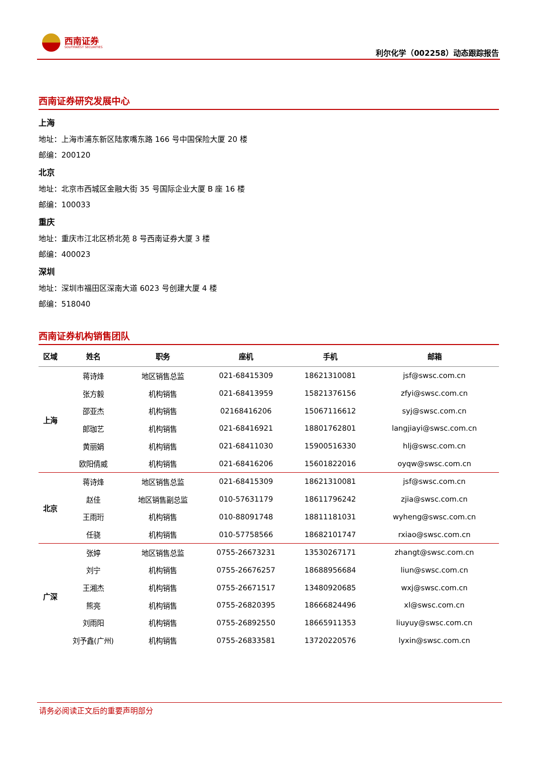西南证券
SOUTHWEST SECURITIES
利尔化学（002258）动态跟踪报告
西南证券研究发展中心
上海
地址：上海市浦东新区陆家嘴东路 166 号中国保险大厦 20 楼
邮编：200120
北京
地址：北京市西城区金融大街 35 号国际企业大厦 B 座 16 楼
邮编：100033
重庆
地址：重庆市江北区桥北苑 8 号西南证券大厦 3 楼
邮编：400023
深圳
地址：深圳市福田区深南大道 6023 号创建大厦 4 楼
邮编：518040
西南证券机构销售团队
| 区域 | 姓名 | 职务 | 座机 | 手机 | 邮箱 |
| --- | --- | --- | --- | --- | --- |
| 上海 | 蒋诗烽 | 地区销售总监 | 021-68415309 | 18621310081 | jsf@swsc.com.cn |
| | 张方毅 | 机构销售 | 021-68413959 | 15821376156 | zfyi@swsc.com.cn |
| | 邵亚杰 | 机构销售 | 02168416206 | 15067116612 | syj@swsc.com.cn |
| | 郎珈艺 | 机构销售 | 021-68416921 | 18801762801 | langjiayi@swsc.com.cn |
| | 黄丽娟 | 机构销售 | 021-68411030 | 15900516330 | hlj@swsc.com.cn |
| | 欧阳倩威 | 机构销售 | 021-68416206 | 15601822016 | oyqw@swsc.com.cn |
| 北京 | 蒋诗烽 | 地区销售总监 | 021-68415309 | 18621310081 | jsf@swsc.com.cn |
| | 赵佳 | 地区销售副总监 | 010-57631179 | 18611796242 | zjia@swsc.com.cn |
| | 王雨珩 | 机构销售 | 010-88091748 | 18811181031 | wyheng@swsc.com.cn |
| | 任骁 | 机构销售 | 010-57758566 | 18682101747 | rxiao@swsc.com.cn |
| 广深 | 张婷 | 地区销售总监 | 0755-26673231 | 13530267171 | zhangt@swsc.com.cn |
| | 刘宁 | 机构销售 | 0755-26676257 | 18688956684 | liun@swsc.com.cn |
| | 王湘杰 | 机构销售 | 0755-26671517 | 13480920685 | wxj@swsc.com.cn |
| | 熊亮 | 机构销售 | 0755-26820395 | 18666824496 | xl@swsc.com.cn |
| | 刘雨阳 | 机构销售 | 0755-26892550 | 18665911353 | liuyuy@swsc.com.cn |
| | 刘予鑫(广州) | 机构销售 | 0755-26833581 | 13720220576 | lyxin@swsc.com.cn |
请务必阅读正文后的重要声明部分